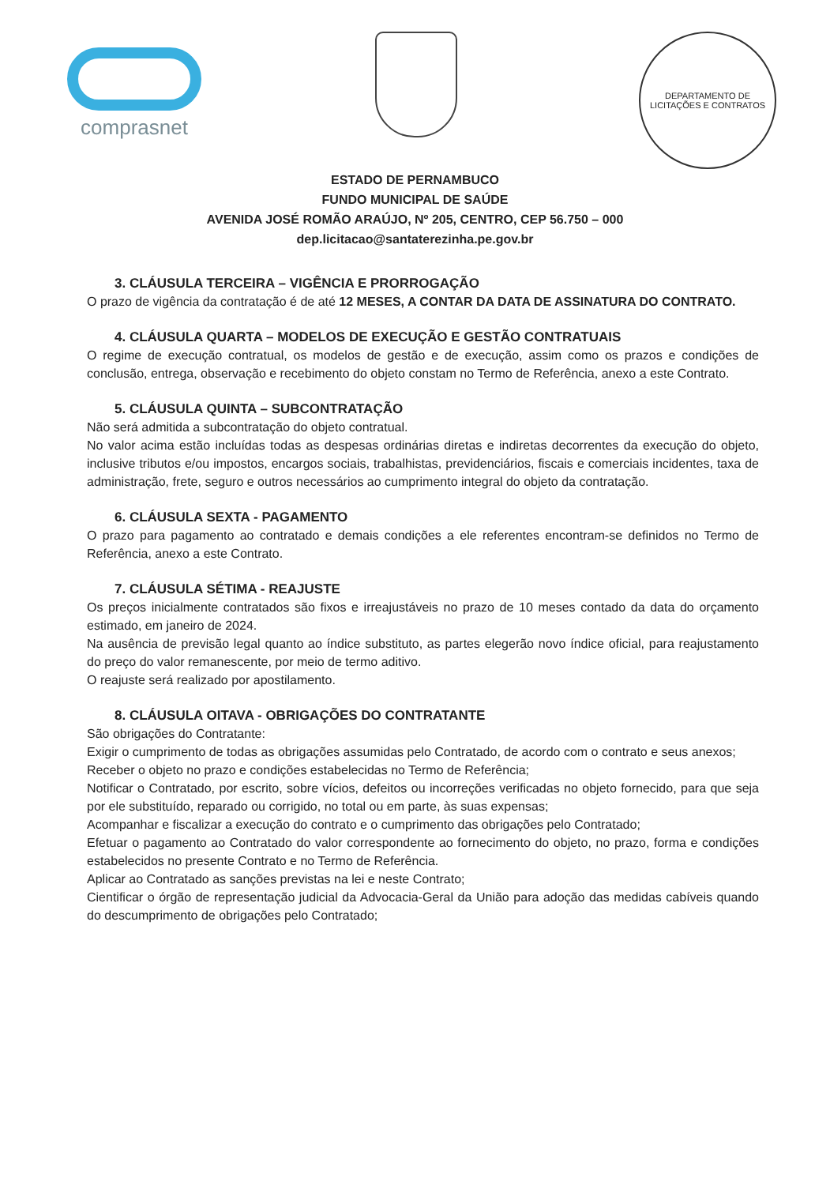comprasnet
DEPARTAMENTO DE LICITAÇÕES E CONTRATOS
ESTADO DE PERNAMBUCO
FUNDO MUNICIPAL DE SAÚDE
AVENIDA JOSÉ ROMÃO ARAÚJO, Nº 205, CENTRO, CEP 56.750 – 000
dep.licitacao@santaterezinha.pe.gov.br
3. CLÁUSULA TERCEIRA – VIGÊNCIA E PRORROGAÇÃO
O prazo de vigência da contratação é de até 12 MESES, A CONTAR DA DATA DE ASSINATURA DO CONTRATO.
4. CLÁUSULA QUARTA – MODELOS DE EXECUÇÃO E GESTÃO CONTRATUAIS
O regime de execução contratual, os modelos de gestão e de execução, assim como os prazos e condições de conclusão, entrega, observação e recebimento do objeto constam no Termo de Referência, anexo a este Contrato.
5. CLÁUSULA QUINTA – SUBCONTRATAÇÃO
Não será admitida a subcontratação do objeto contratual.
No valor acima estão incluídas todas as despesas ordinárias diretas e indiretas decorrentes da execução do objeto, inclusive tributos e/ou impostos, encargos sociais, trabalhistas, previdenciários, fiscais e comerciais incidentes, taxa de administração, frete, seguro e outros necessários ao cumprimento integral do objeto da contratação.
6. CLÁUSULA SEXTA - PAGAMENTO
O prazo para pagamento ao contratado e demais condições a ele referentes encontram-se definidos no Termo de Referência, anexo a este Contrato.
7. CLÁUSULA SÉTIMA - REAJUSTE
Os preços inicialmente contratados são fixos e irreajustáveis no prazo de 10 meses contado da data do orçamento estimado, em janeiro de 2024.
Na ausência de previsão legal quanto ao índice substituto, as partes elegerão novo índice oficial, para reajustamento do preço do valor remanescente, por meio de termo aditivo.
O reajuste será realizado por apostilamento.
8. CLÁUSULA OITAVA - OBRIGAÇÕES DO CONTRATANTE
São obrigações do Contratante:
Exigir o cumprimento de todas as obrigações assumidas pelo Contratado, de acordo com o contrato e seus anexos;
Receber o objeto no prazo e condições estabelecidas no Termo de Referência;
Notificar o Contratado, por escrito, sobre vícios, defeitos ou incorreções verificadas no objeto fornecido, para que seja por ele substituído, reparado ou corrigido, no total ou em parte, às suas expensas;
Acompanhar e fiscalizar a execução do contrato e o cumprimento das obrigações pelo Contratado;
Efetuar o pagamento ao Contratado do valor correspondente ao fornecimento do objeto, no prazo, forma e condições estabelecidos no presente Contrato e no Termo de Referência.
Aplicar ao Contratado as sanções previstas na lei e neste Contrato;
Cientificar o órgão de representação judicial da Advocacia-Geral da União para adoção das medidas cabíveis quando do descumprimento de obrigações pelo Contratado;